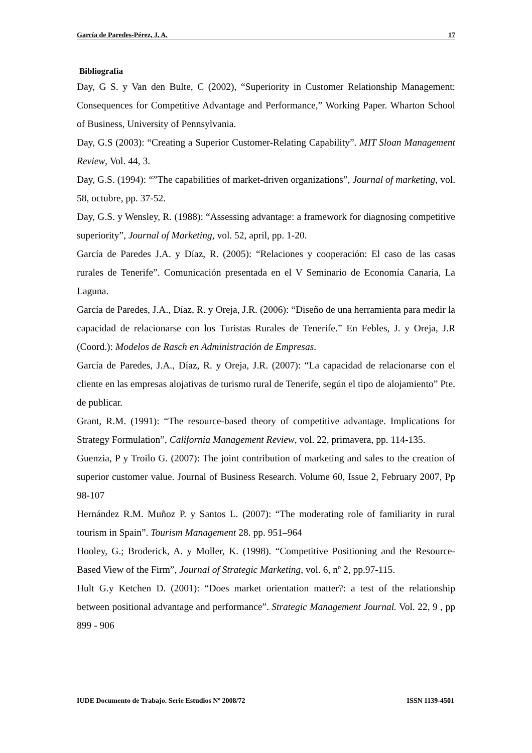García de Paredes-Pérez, J. A. 17
Bibliografía
Day, G S. y Van den Bulte, C (2002), “Superiority in Customer Relationship Management: Consequences for Competitive Advantage and Performance,” Working Paper. Wharton School of Business, University of Pennsylvania.
Day, G.S (2003): “Creating a Superior Customer-Relating Capability”. MIT Sloan Management Review, Vol. 44, 3.
Day, G.S. (1994): “”The capabilities of market-driven organizations”, Journal of marketing, vol. 58, octubre, pp. 37-52.
Day, G.S. y Wensley, R. (1988): “Assessing advantage: a framework for diagnosing competitive superiority”, Journal of Marketing, vol. 52, april, pp. 1-20.
García de Paredes J.A. y Díaz, R. (2005): “Relaciones y cooperación: El caso de las casas rurales de Tenerife”. Comunicación presentada en el V Seminario de Economía Canaria, La Laguna.
García de Paredes, J.A., Díaz, R. y Oreja, J.R. (2006): “Diseño de una herramienta para medir la capacidad de relacionarse con los Turistas Rurales de Tenerife.” En Febles, J. y Oreja, J.R (Coord.): Modelos de Rasch en Administración de Empresas.
García de Paredes, J.A., Díaz, R. y Oreja, J.R. (2007): “La capacidad de relacionarse con el cliente en las empresas alojativas de turismo rural de Tenerife, según el tipo de alojamiento” Pte. de publicar.
Grant, R.M. (1991): “The resource-based theory of competitive advantage. Implications for Strategy Formulation”, California Management Review, vol. 22, primavera, pp. 114-135.
Guenzia, P y Troilo G. (2007): The joint contribution of marketing and sales to the creation of superior customer value. Journal of Business Research. Volume 60, Issue 2, February 2007, Pp 98-107
Hernández R.M. Muñoz P. y Santos L. (2007): “The moderating role of familiarity in rural tourism in Spain”. Tourism Management 28. pp. 951–964
Hooley, G.; Broderick, A. y Moller, K. (1998). “Competitive Positioning and the Resource-Based View of the Firm”, Journal of Strategic Marketing, vol. 6, nº 2, pp.97-115.
Hult G.y Ketchen D. (2001): “Does market orientation matter?: a test of the relationship between positional advantage and performance”. Strategic Management Journal. Vol. 22, 9 , pp 899 - 906
IUDE Documento de Trabajo. Serie Estudios Nº 2008/72 ISSN 1139-4501